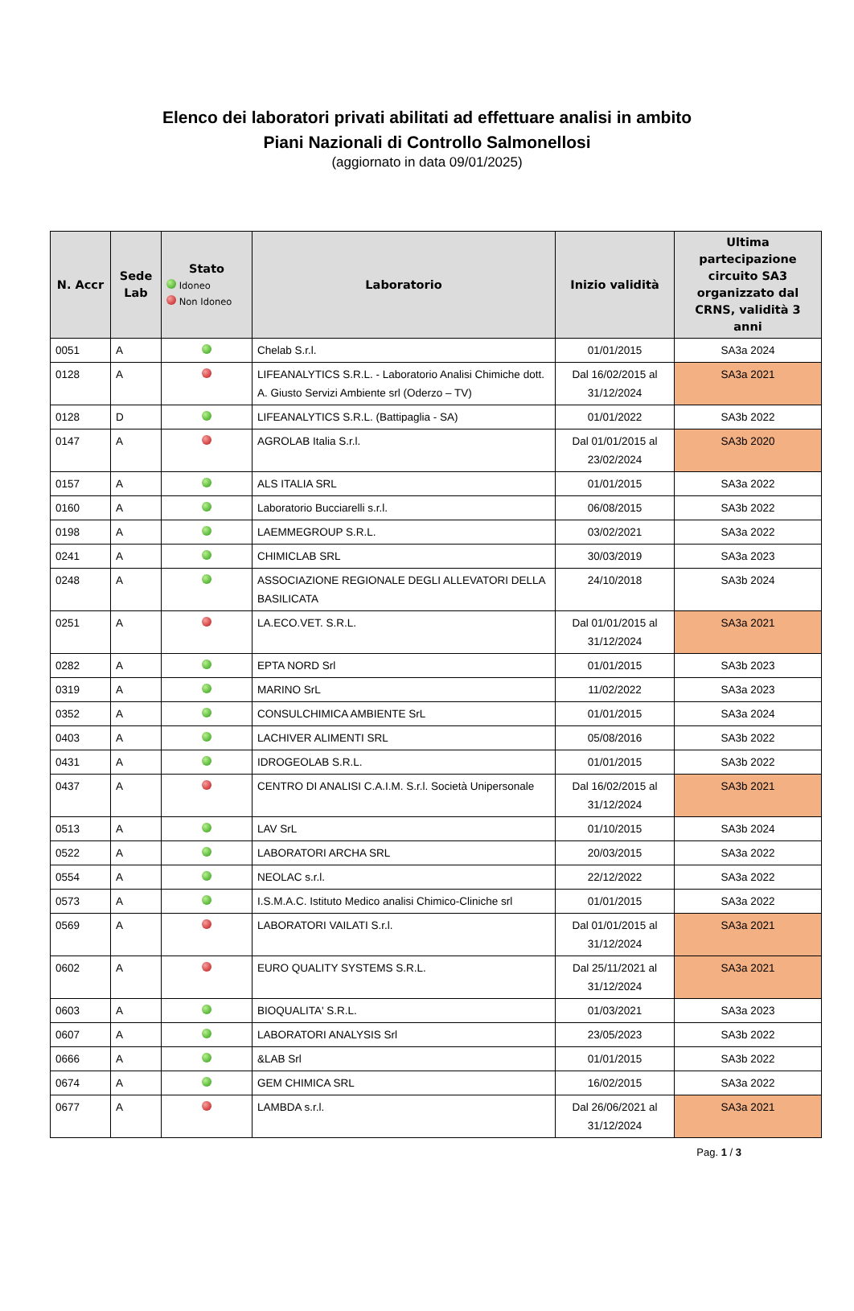Elenco dei laboratori privati abilitati ad effettuare analisi in ambito
Piani Nazionali di Controllo Salmonellosi
(aggiornato in data 09/01/2025)
| N. Accr | Sede Lab | Stato Idoneo Non Idoneo | Laboratorio | Inizio validità | Ultima partecipazione circuito SA3 organizzato dal CRNS, validità 3 anni |
| --- | --- | --- | --- | --- | --- |
| 0051 | A | | Chelab S.r.l. | 01/01/2015 | SA3a 2024 |
| 0128 | A | | LIFEANALYTICS S.R.L. - Laboratorio Analisi Chimiche dott. A. Giusto Servizi Ambiente srl (Oderzo – TV) | Dal 16/02/2015 al 31/12/2024 | SA3a 2021 |
| 0128 | D | | LIFEANALYTICS S.R.L. (Battipaglia - SA) | 01/01/2022 | SA3b 2022 |
| 0147 | A | | AGROLAB Italia S.r.l. | Dal 01/01/2015 al 23/02/2024 | SA3b 2020 |
| 0157 | A | | ALS ITALIA SRL | 01/01/2015 | SA3a 2022 |
| 0160 | A | | Laboratorio Bucciarelli s.r.l. | 06/08/2015 | SA3b 2022 |
| 0198 | A | | LAEMMEGROUP S.R.L. | 03/02/2021 | SA3a 2022 |
| 0241 | A | | CHIMICLAB SRL | 30/03/2019 | SA3a 2023 |
| 0248 | A | | ASSOCIAZIONE REGIONALE DEGLI ALLEVATORI DELLA BASILICATA | 24/10/2018 | SA3b 2024 |
| 0251 | A | | LA.ECO.VET. S.R.L. | Dal 01/01/2015 al 31/12/2024 | SA3a 2021 |
| 0282 | A | | EPTA NORD Srl | 01/01/2015 | SA3b 2023 |
| 0319 | A | | MARINO SrL | 11/02/2022 | SA3a 2023 |
| 0352 | A | | CONSULCHIMICA AMBIENTE SrL | 01/01/2015 | SA3a 2024 |
| 0403 | A | | LACHIVER ALIMENTI SRL | 05/08/2016 | SA3b 2022 |
| 0431 | A | | IDROGEOLAB S.R.L. | 01/01/2015 | SA3b 2022 |
| 0437 | A | | CENTRO DI ANALISI C.A.I.M. S.r.l. Società Unipersonale | Dal 16/02/2015 al 31/12/2024 | SA3b 2021 |
| 0513 | A | | LAV SrL | 01/10/2015 | SA3b 2024 |
| 0522 | A | | LABORATORI ARCHA SRL | 20/03/2015 | SA3a 2022 |
| 0554 | A | | NEOLAC s.r.l. | 22/12/2022 | SA3a 2022 |
| 0573 | A | | I.S.M.A.C. Istituto Medico analisi Chimico-Cliniche srl | 01/01/2015 | SA3a 2022 |
| 0569 | A | | LABORATORI VAILATI S.r.l. | Dal 01/01/2015 al 31/12/2024 | SA3a 2021 |
| 0602 | A | | EURO QUALITY SYSTEMS S.R.L. | Dal 25/11/2021 al 31/12/2024 | SA3a 2021 |
| 0603 | A | | BIOQUALITA' S.R.L. | 01/03/2021 | SA3a 2023 |
| 0607 | A | | LABORATORI ANALYSIS Srl | 23/05/2023 | SA3b 2022 |
| 0666 | A | | &LAB Srl | 01/01/2015 | SA3b 2022 |
| 0674 | A | | GEM CHIMICA SRL | 16/02/2015 | SA3a 2022 |
| 0677 | A | | LAMBDA s.r.l. | Dal 26/06/2021 al 31/12/2024 | SA3a 2021 |
Pag. 1 / 3